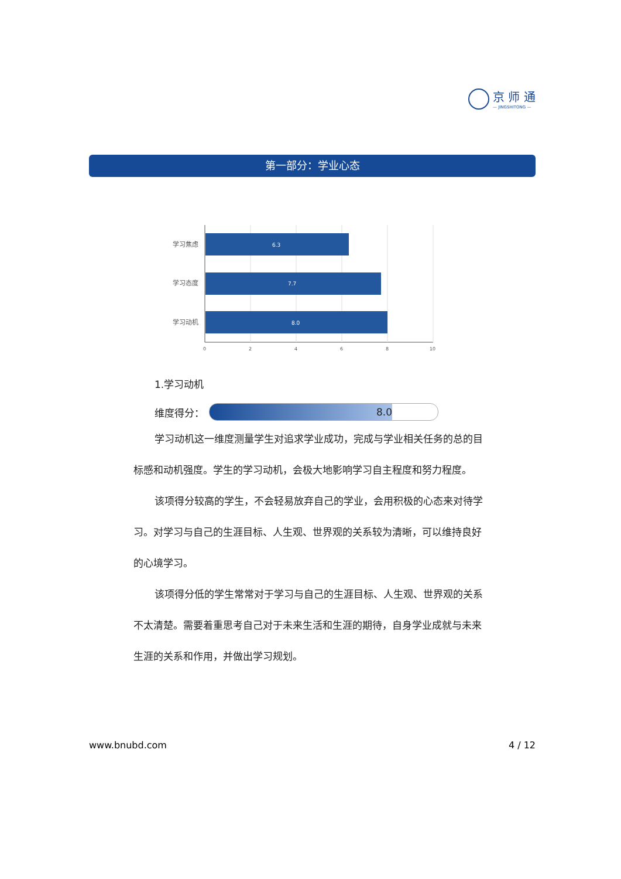京 师 通
— JINGSHITONG —
第一部分：学业心态
学习焦虑
学习态度
学习动机
6.3
7.7
8.0
0
2
4
6
8
10
1.学习动机
维度得分：
8.0
学习动机这一维度测量学生对追求学业成功，完成与学业相关任务的总的目标感和动机强度。学生的学习动机，会极大地影响学习自主程度和努力程度。
该项得分较高的学生，不会轻易放弃自己的学业，会用积极的心态来对待学习。对学习与自己的生涯目标、人生观、世界观的关系较为清晰，可以维持良好的心境学习。
该项得分低的学生常常对于学习与自己的生涯目标、人生观、世界观的关系不太清楚。需要着重思考自己对于未来生活和生涯的期待，自身学业成就与未来生涯的关系和作用，并做出学习规划。
www.bnubd.com 4 / 12